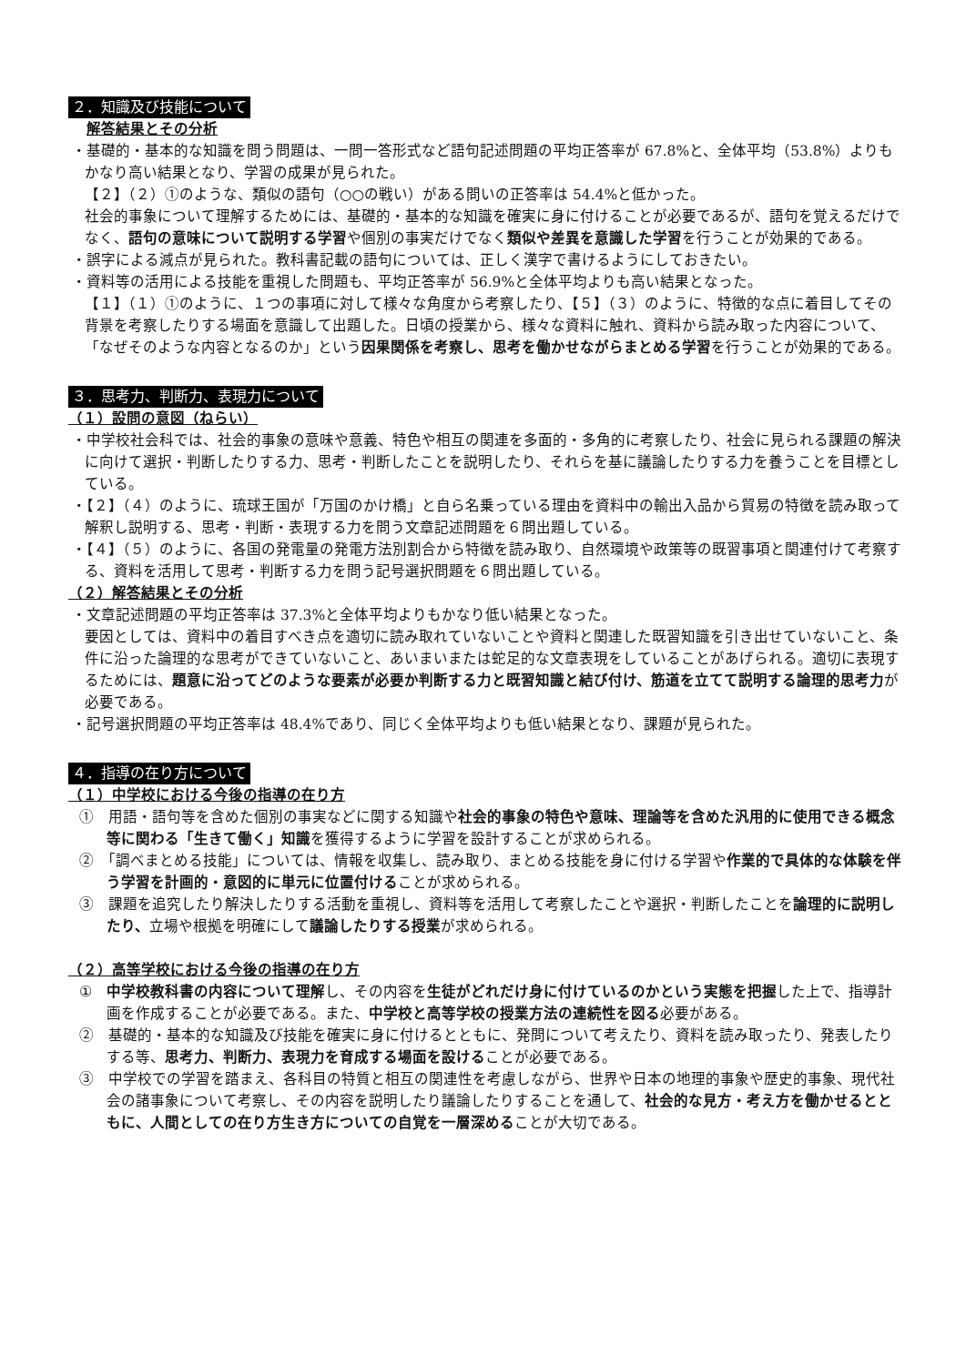２．知識及び技能について
解答結果とその分析
・基礎的・基本的な知識を問う問題は、一問一答形式など語句記述問題の平均正答率が 67.8%と、全体平均（53.8%）よりもかなり高い結果となり、学習の成果が見られた。
【２】（２）①のような、類似の語句（○○の戦い）がある問いの正答率は 54.4%と低かった。
社会的事象について理解するためには、基礎的・基本的な知識を確実に身に付けることが必要であるが、語句を覚えるだけでなく、語句の意味について説明する学習や個別の事実だけでなく類似や差異を意識した学習を行うことが効果的である。
・誤字による減点が見られた。教科書記載の語句については、正しく漢字で書けるようにしておきたい。
・資料等の活用による技能を重視した問題も、平均正答率が 56.9%と全体平均よりも高い結果となった。
【１】（１）①のように、１つの事項に対して様々な角度から考察したり、【５】（３）のように、特徴的な点に着目してその背景を考察したりする場面を意識して出題した。日頃の授業から、様々な資料に触れ、資料から読み取った内容について、「なぜそのような内容となるのか」という因果関係を考察し、思考を働かせながらまとめる学習を行うことが効果的である。
３．思考力、判断力、表現力について
（１）設問の意図（ねらい）
・中学校社会科では、社会的事象の意味や意義、特色や相互の関連を多面的・多角的に考察したり、社会に見られる課題の解決に向けて選択・判断したりする力、思考・判断したことを説明したり、それらを基に議論したりする力を養うことを目標としている。
・【２】（４）のように、琉球王国が「万国のかけ橋」と自ら名乗っている理由を資料中の輸出入品から貿易の特徴を読み取って解釈し説明する、思考・判断・表現する力を問う文章記述問題を６問出題している。
・【４】（５）のように、各国の発電量の発電方法別割合から特徴を読み取り、自然環境や政策等の既習事項と関連付けて考察する、資料を活用して思考・判断する力を問う記号選択問題を６問出題している。
（２）解答結果とその分析
・文章記述問題の平均正答率は 37.3%と全体平均よりもかなり低い結果となった。
要因としては、資料中の着目すべき点を適切に読み取れていないことや資料と関連した既習知識を引き出せていないこと、条件に沿った論理的な思考ができていないこと、あいまいまたは蛇足的な文章表現をしていることがあげられる。適切に表現するためには、題意に沿ってどのような要素が必要か判断する力と既習知識と結び付け、筋道を立てて説明する論理的思考力が必要である。
・記号選択問題の平均正答率は 48.4%であり、同じく全体平均よりも低い結果となり、課題が見られた。
４．指導の在り方について
（１）中学校における今後の指導の在り方
①　用語・語句等を含めた個別の事実などに関する知識や社会的事象の特色や意味、理論等を含めた汎用的に使用できる概念等に関わる「生きて働く」知識を獲得するように学習を設計することが求められる。
②　「調べまとめる技能」については、情報を収集し、読み取り、まとめる技能を身に付ける学習や作業的で具体的な体験を伴う学習を計画的・意図的に単元に位置付けることが求められる。
③　課題を追究したり解決したりする活動を重視し、資料等を活用して考察したことや選択・判断したことを論理的に説明したり、立場や根拠を明確にして議論したりする授業が求められる。
（２）高等学校における今後の指導の在り方
①　中学校教科書の内容について理解し、その内容を生徒がどれだけ身に付けているのかという実態を把握した上で、指導計画を作成することが必要である。また、中学校と高等学校の授業方法の連続性を図る必要がある。
②　基礎的・基本的な知識及び技能を確実に身に付けるとともに、発問について考えたり、資料を読み取ったり、発表したりする等、思考力、判断力、表現力を育成する場面を設けることが必要である。
③　中学校での学習を踏まえ、各科目の特質と相互の関連性を考慮しながら、世界や日本の地理的事象や歴史的事象、現代社会の諸事象について考察し、その内容を説明したり議論したりすることを通して、社会的な見方・考え方を働かせるとともに、人間としての在り方生き方についての自覚を一層深めることが大切である。